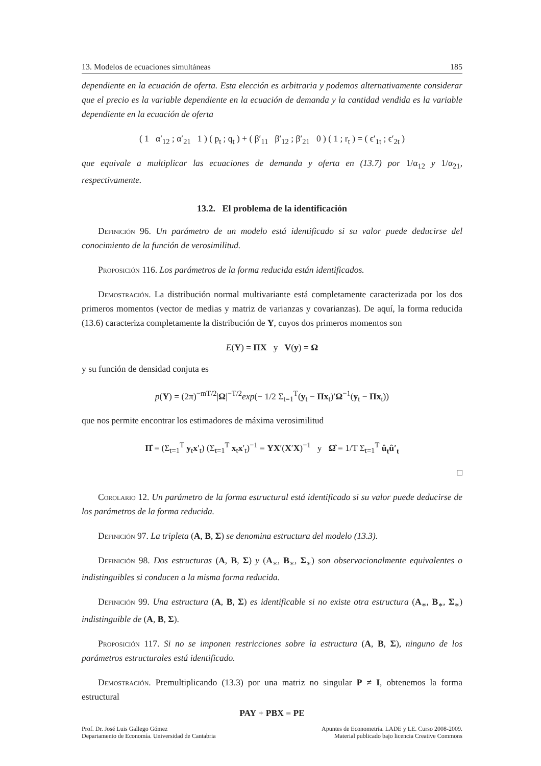13. Modelos de ecuaciones simultáneas 185
dependiente en la ecuación de oferta. Esta elección es arbitraria y podemos alternativamente considerar que el precio es la variable dependiente en la ecuación de demanda y la cantidad vendida es la variable dependiente en la ecuación de oferta
( 1 α′<sub>12</sub> ; α′<sub>21</sub> 1 ) ( p<sub>t</sub> ; q<sub>t</sub> ) + ( β′<sub>11</sub> β′<sub>12</sub> ; β′<sub>21</sub> 0 ) ( 1 ; r<sub>t</sub> ) = ( ϵ′<sub>1t</sub> ; ϵ′<sub>2t</sub> )
que equivale a multiplicar las ecuaciones de demanda y oferta en (13.7) por 1/α<sub>12</sub> y 1/α<sub>21</sub>, respectivamente.
13.2. El problema de la identificación
Definición 96. Un parámetro de un modelo está identificado si su valor puede deducirse del conocimiento de la función de verosimilitud.
Proposición 116. Los parámetros de la forma reducida están identificados.
Demostración. La distribución normal multivariante está completamente caracterizada por los dos primeros momentos (vector de medias y matriz de varianzas y covarianzas). De aquí, la forma reducida (13.6) caracteriza completamente la distribución de Y, cuyos dos primeros momentos son
E(Y) = ΠX y V(y) = Ω
y su función de densidad conjuta es
p(Y) = (2π)<sup>−mT/2</sup>|Ω|<sup>−T/2</sup>exp(− 1/2 Σ<sub>t=1</sub><sup>T</sup>(y<sub>t</sub> − Πx<sub>t</sub>)′Ω<sup>−1</sup>(y<sub>t</sub> − Πx<sub>t</sub>))
que nos permite encontrar los estimadores de máxima verosimilitud
Π̂ = (Σ<sub>t=1</sub><sup>T</sup> y<sub>t</sub>x′<sub>t</sub>) (Σ<sub>t=1</sub><sup>T</sup> x<sub>t</sub>x′<sub>t</sub>)<sup>−1</sup> = YX′(X′X)<sup>−1</sup> y Ω̂ = 1/T Σ<sub>t=1</sub><sup>T</sup> û<sub>t</sub>û′<sub>t</sub>
□
Corolario 12. Un parámetro de la forma estructural está identificado si su valor puede deducirse de los parámetros de la forma reducida.
Definición 97. La tripleta (A, B, Σ) se denomina estructura del modelo (13.3).
Definición 98. Dos estructuras (A, B, Σ) y (A<sub>∗</sub>, B<sub>∗</sub>, Σ<sub>∗</sub>) son observacionalmente equivalentes o indistinguibles si conducen a la misma forma reducida.
Definición 99. Una estructura (A, B, Σ) es identificable si no existe otra estructura (A<sub>∗</sub>, B<sub>∗</sub>, Σ<sub>∗</sub>) indistinguible de (A, B, Σ).
Proposición 117. Si no se imponen restricciones sobre la estructura (A, B, Σ), ninguno de los parámetros estructurales está identificado.
Demostración. Premultiplicando (13.3) por una matriz no singular P ≠ I, obtenemos la forma estructural
PAY + PBX = PE
Prof. Dr. José Luis Gallego Gómez
Departamento de Economía. Universidad de Cantabria
Apuntes de Econometría. LADE y LE. Curso 2008-2009.
Material publicado bajo licencia Creative Commons